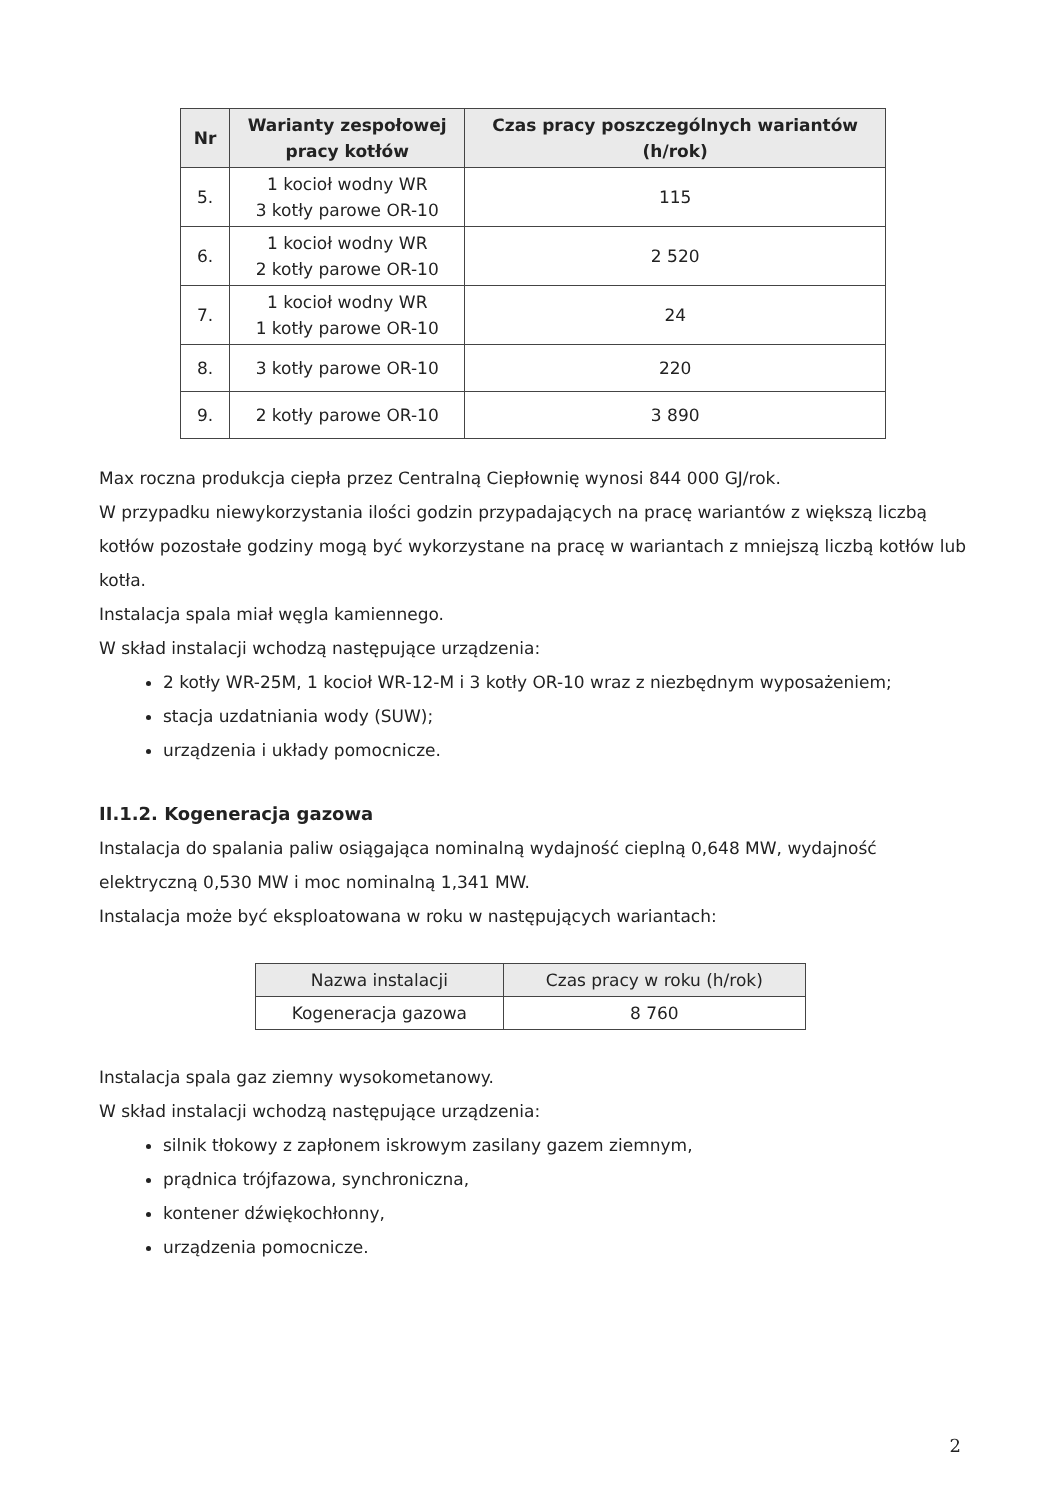| Nr | Warianty zespołowej pracy kotłów | Czas pracy poszczególnych wariantów (h/rok) |
| --- | --- | --- |
| 5. | 1 kocioł wodny WR 3 kotły parowe OR-10 | 115 |
| 6. | 1 kocioł wodny WR 2 kotły parowe OR-10 | 2 520 |
| 7. | 1 kocioł wodny WR 1 kotły parowe OR-10 | 24 |
| 8. | 3 kotły parowe OR-10 | 220 |
| 9. | 2 kotły parowe OR-10 | 3 890 |
Max roczna produkcja ciepła przez Centralną Ciepłownię wynosi 844 000 GJ/rok.
W przypadku niewykorzystania ilości godzin przypadających na pracę wariantów z większą liczbą kotłów pozostałe godziny mogą być wykorzystane na pracę w wariantach z mniejszą liczbą kotłów lub kotła.
Instalacja spala miał węgla kamiennego.
W skład instalacji wchodzą następujące urządzenia:
2 kotły WR-25M, 1 kocioł WR-12-M i 3 kotły OR-10 wraz z niezbędnym wyposażeniem;
stacja uzdatniania wody (SUW);
urządzenia i układy pomocnicze.
II.1.2. Kogeneracja gazowa
Instalacja do spalania paliw osiągająca nominalną wydajność cieplną 0,648 MW, wydajność elektryczną 0,530 MW i moc nominalną 1,341 MW.
Instalacja może być eksploatowana w roku w następujących wariantach:
| Nazwa instalacji | Czas pracy w roku (h/rok) |
| --- | --- |
| Kogeneracja gazowa | 8 760 |
Instalacja spala gaz ziemny wysokometanowy.
W skład instalacji wchodzą następujące urządzenia:
silnik tłokowy z zapłonem iskrowym zasilany gazem ziemnym,
prądnica trójfazowa, synchroniczna,
kontener dźwiękochłonny,
urządzenia pomocnicze.
2